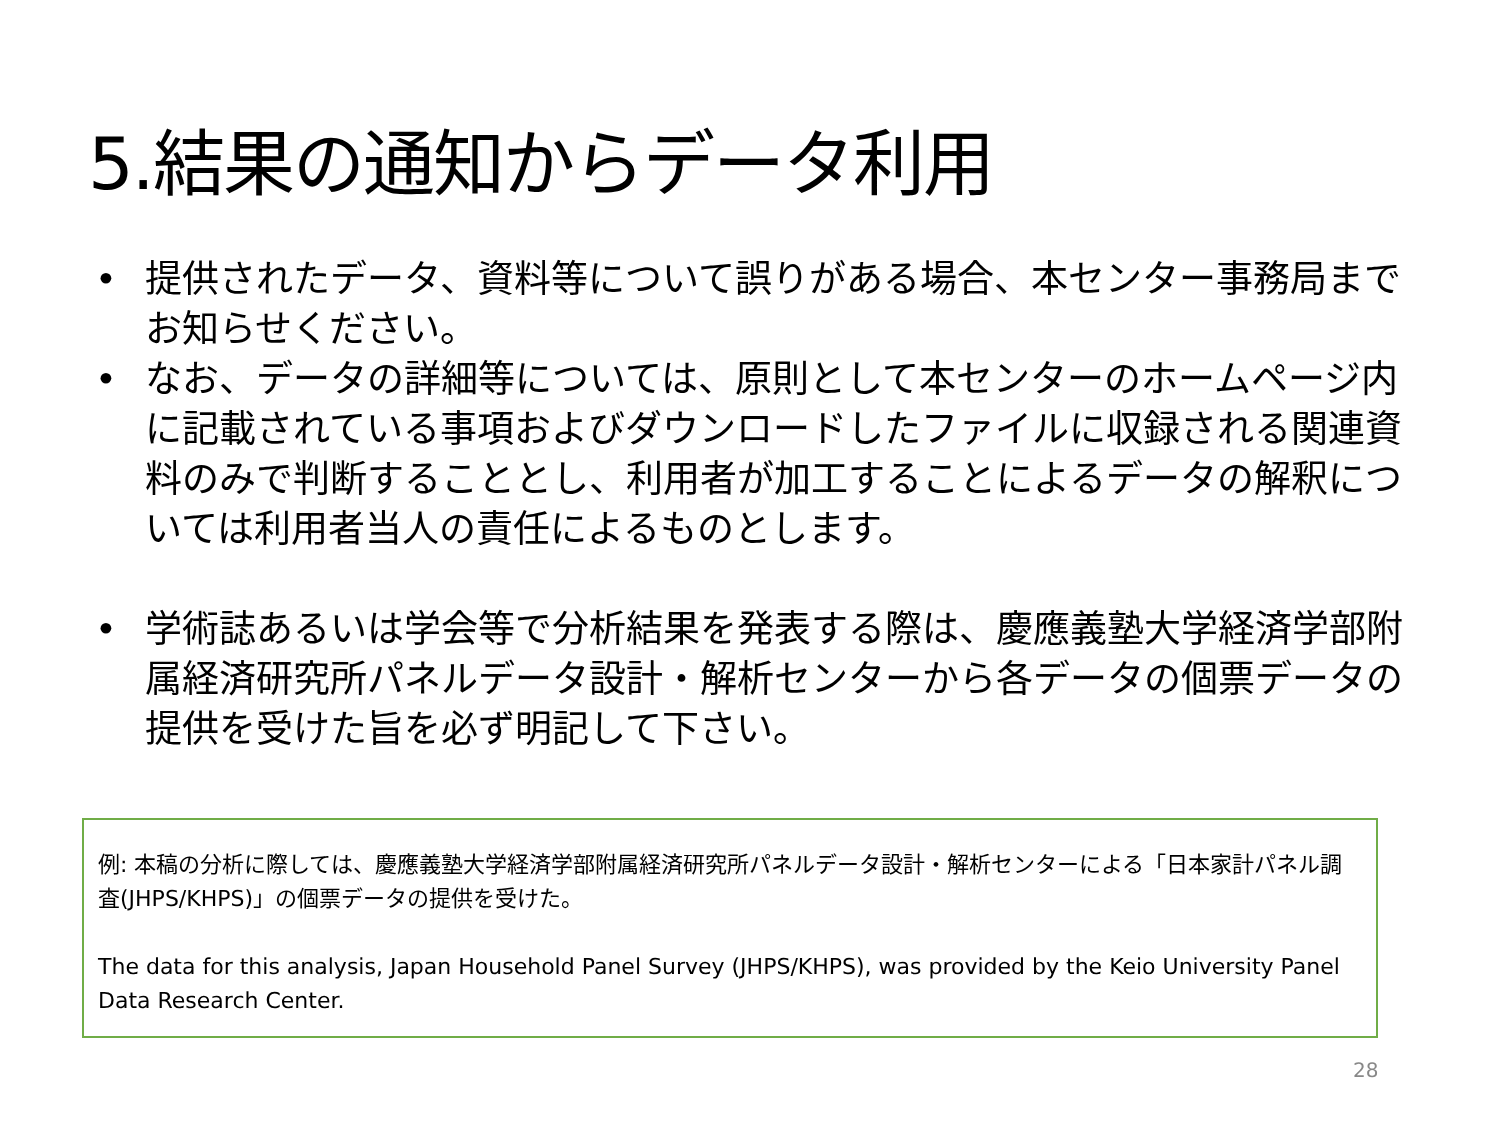5.結果の通知からデータ利用
• 提供されたデータ、資料等について誤りがある場合、本センター事務局までお知らせください。
• なお、データの詳細等については、原則として本センターのホームページ内に記載されている事項およびダウンロードしたファイルに収録される関連資料のみで判断することとし、利用者が加工することによるデータの解釈については利用者当人の責任によるものとします。
• 学術誌あるいは学会等で分析結果を発表する際は、慶應義塾大学経済学部附属経済研究所パネルデータ設計・解析センターから各データの個票データの提供を受けた旨を必ず明記して下さい。
例: 本稿の分析に際しては、慶應義塾大学経済学部附属経済研究所パネルデータ設計・解析センターによる「日本家計パネル調査(JHPS/KHPS)」の個票データの提供を受けた。
The data for this analysis, Japan Household Panel Survey (JHPS/KHPS), was provided by the Keio University Panel Data Research Center.
28